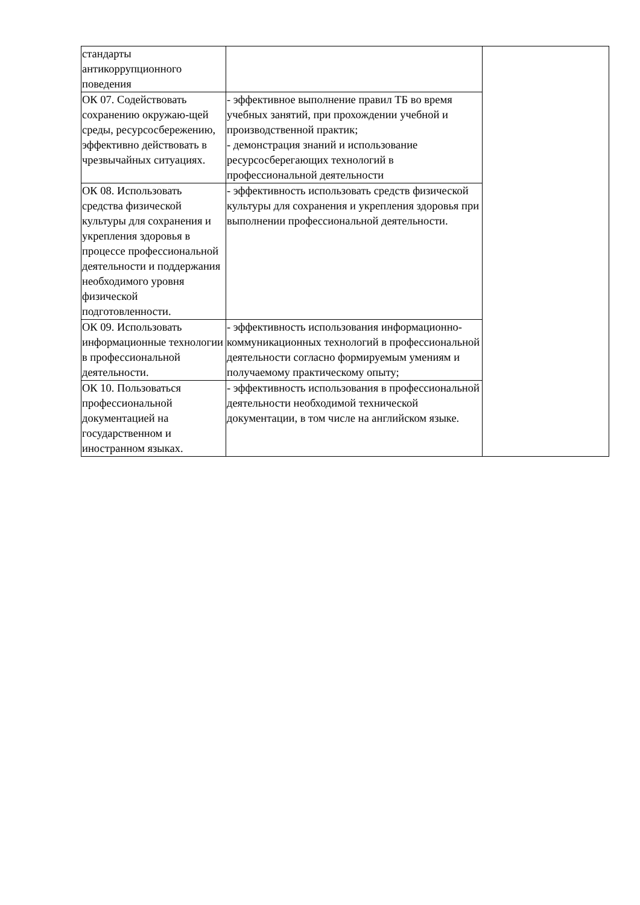| стандарты антикоррупционного поведения | | |
| ОК 07. Содействовать сохранению окружаю-щей среды, ресурсосбережению, эффективно действовать в чрезвычайных ситуациях. | - эффективное выполнение правил ТБ во время учебных занятий, при прохождении учебной и производственной практик; - демонстрация знаний и использование ресурсосберегающих технологий в профессиональной деятельности | |
| ОК 08. Использовать средства физической культуры для сохранения и укрепления здоровья в процессе профессиональной деятельности и поддержания необходимого уровня физической подготовленности. | - эффективность использовать средств физической культуры для сохранения и укрепления здоровья при выполнении профессиональной деятельности. | |
| ОК 09. Использовать информационные технологии в профессиональной деятельности. | - эффективность использования информационно-коммуникационных технологий в профессиональной деятельности согласно формируемым умениям и получаемому практическому опыту; | |
| ОК 10. Пользоваться профессиональной документацией на государственном и иностранном языках. | - эффективность использования в профессиональной деятельности необходимой технической документации, в том числе на английском языке. | |